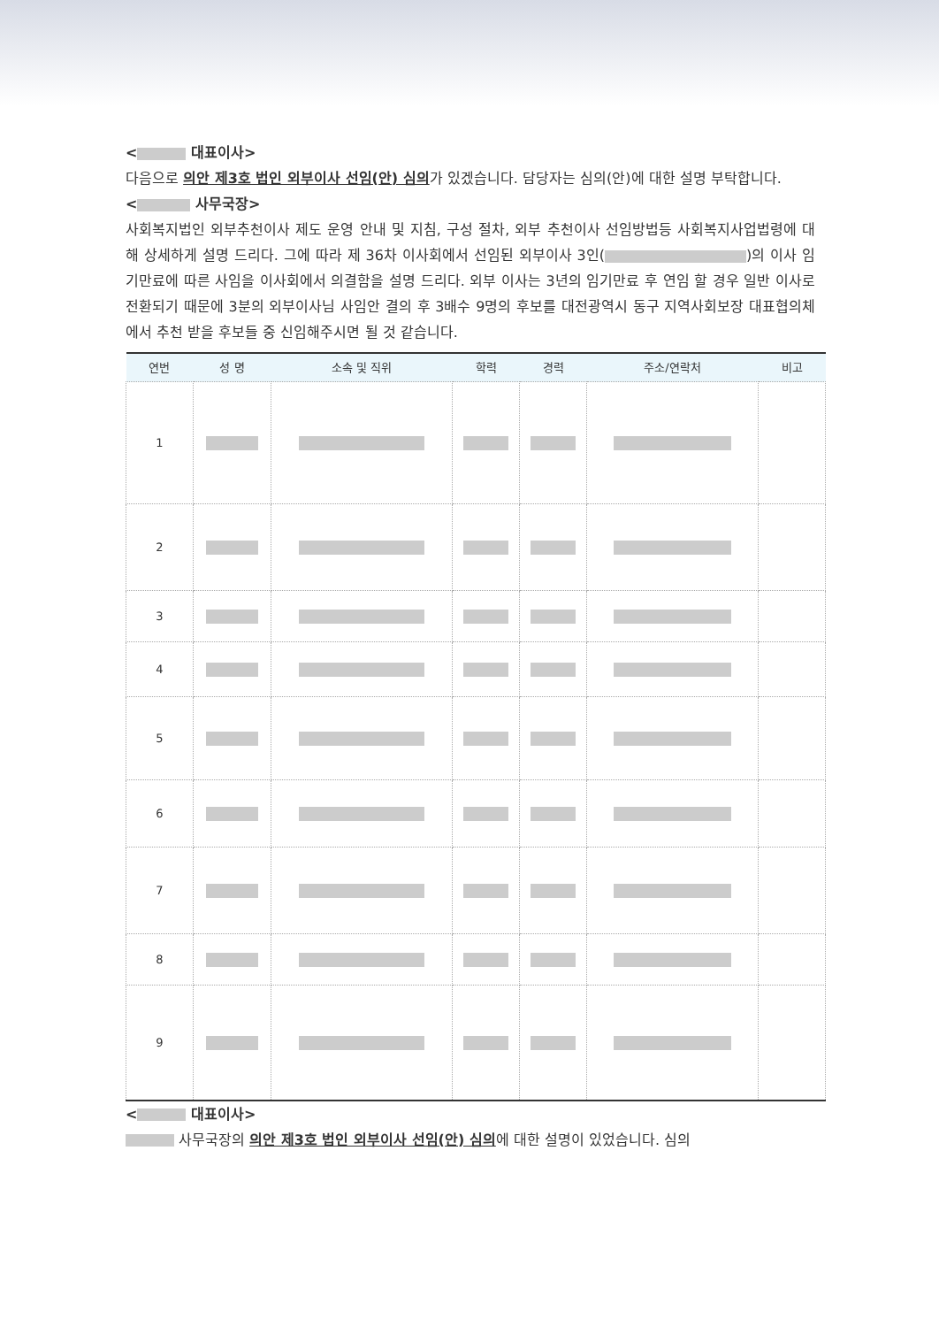< 대표이사>
다음으로 의안 제3호 법인 외부이사 선임(안) 심의가 있겠습니다. 담당자는 심의(안)에 대한 설명 부탁합니다.
< 사무국장>
사회복지법인 외부추천이사 제도 운영 안내 및 지침, 구성 절차, 외부 추천이사 선임방법등 사회복지사업법령에 대해 상세하게 설명 드리다. 그에 따라 제 36차 이사회에서 선임된 외부이사 3인( )의 이사 임기만료에 따른 사임을 이사회에서 의결함을 설명 드리다. 외부 이사는 3년의 임기만료 후 연임 할 경우 일반 이사로 전환되기 때문에 3분의 외부이사님 사임안 결의 후 3배수 9명의 후보를 대전광역시 동구 지역사회보장 대표협의체에서 추천 받을 후보들 중 신임해주시면 될 것 같습니다.
| 연번 | 성 명 | 소속 및 직위 | 학력 | 경력 | 주소/연락처 | 비고 |
| --- | --- | --- | --- | --- | --- | --- |
| 1 | | | | | | |
| 2 | | | | | | |
| 3 | | | | | | |
| 4 | | | | | | |
| 5 | | | | | | |
| 6 | | | | | | |
| 7 | | | | | | |
| 8 | | | | | | |
| 9 | | | | | | |
< 대표이사>
사무국장의 의안 제3호 법인 외부이사 선임(안) 심의에 대한 설명이 있었습니다. 심의